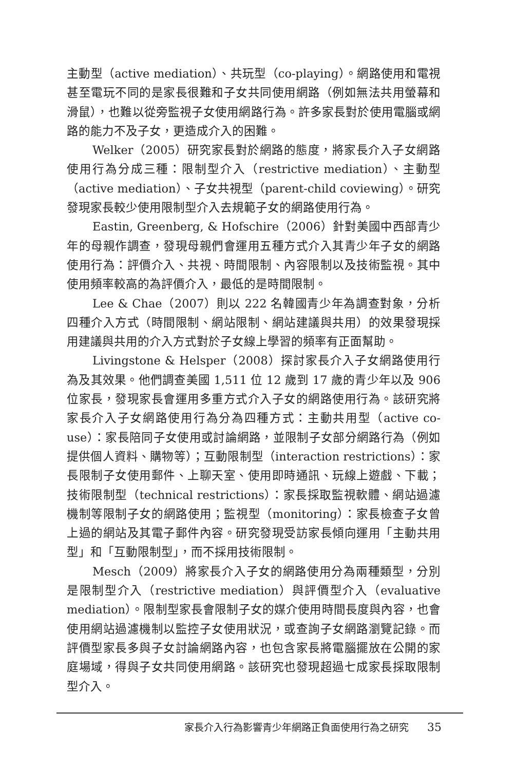主動型（active mediation）、共玩型（co-playing）。網路使用和電視甚至電玩不同的是家長很難和子女共同使用網路（例如無法共用螢幕和滑鼠），也難以從旁監視子女使用網路行為。許多家長對於使用電腦或網路的能力不及子女，更造成介入的困難。
Welker（2005）研究家長對於網路的態度，將家長介入子女網路使用行為分成三種：限制型介入（restrictive mediation）、主動型（active mediation）、子女共視型（parent-child coviewing）。研究發現家長較少使用限制型介入去規範子女的網路使用行為。
Eastin, Greenberg, & Hofschire（2006）針對美國中西部青少年的母親作調查，發現母親們會運用五種方式介入其青少年子女的網路使用行為：評價介入、共視、時間限制、內容限制以及技術監視。其中使用頻率較高的為評價介入，最低的是時間限制。
Lee & Chae（2007）則以 222 名韓國青少年為調查對象，分析四種介入方式（時間限制、網站限制、網站建議與共用）的效果發現採用建議與共用的介入方式對於子女線上學習的頻率有正面幫助。
Livingstone & Helsper（2008）探討家長介入子女網路使用行為及其效果。他們調查美國 1,511 位 12 歲到 17 歲的青少年以及 906 位家長，發現家長會運用多重方式介入子女的網路使用行為。該研究將家長介入子女網路使用行為分為四種方式：主動共用型（active co-use）：家長陪同子女使用或討論網路，並限制子女部分網路行為（例如提供個人資料、購物等）；互動限制型（interaction restrictions）：家長限制子女使用郵件、上聊天室、使用即時通訊、玩線上遊戲、下載；技術限制型（technical restrictions）：家長採取監視軟體、網站過濾機制等限制子女的網路使用；監視型（monitoring）：家長檢查子女曾上過的網站及其電子郵件內容。研究發現受訪家長傾向運用「主動共用型」和「互動限制型」，而不採用技術限制。
Mesch（2009）將家長介入子女的網路使用分為兩種類型，分別是限制型介入（restrictive mediation）與評價型介入（evaluative mediation）。限制型家長會限制子女的媒介使用時間長度與內容，也會使用網站過濾機制以監控子女使用狀況，或查詢子女網路瀏覽記錄。而評價型家長多與子女討論網路內容，也包含家長將電腦擺放在公開的家庭場域，得與子女共同使用網路。該研究也發現超過七成家長採取限制型介入。
家長介入行為影響青少年網路正負面使用行為之研究 35